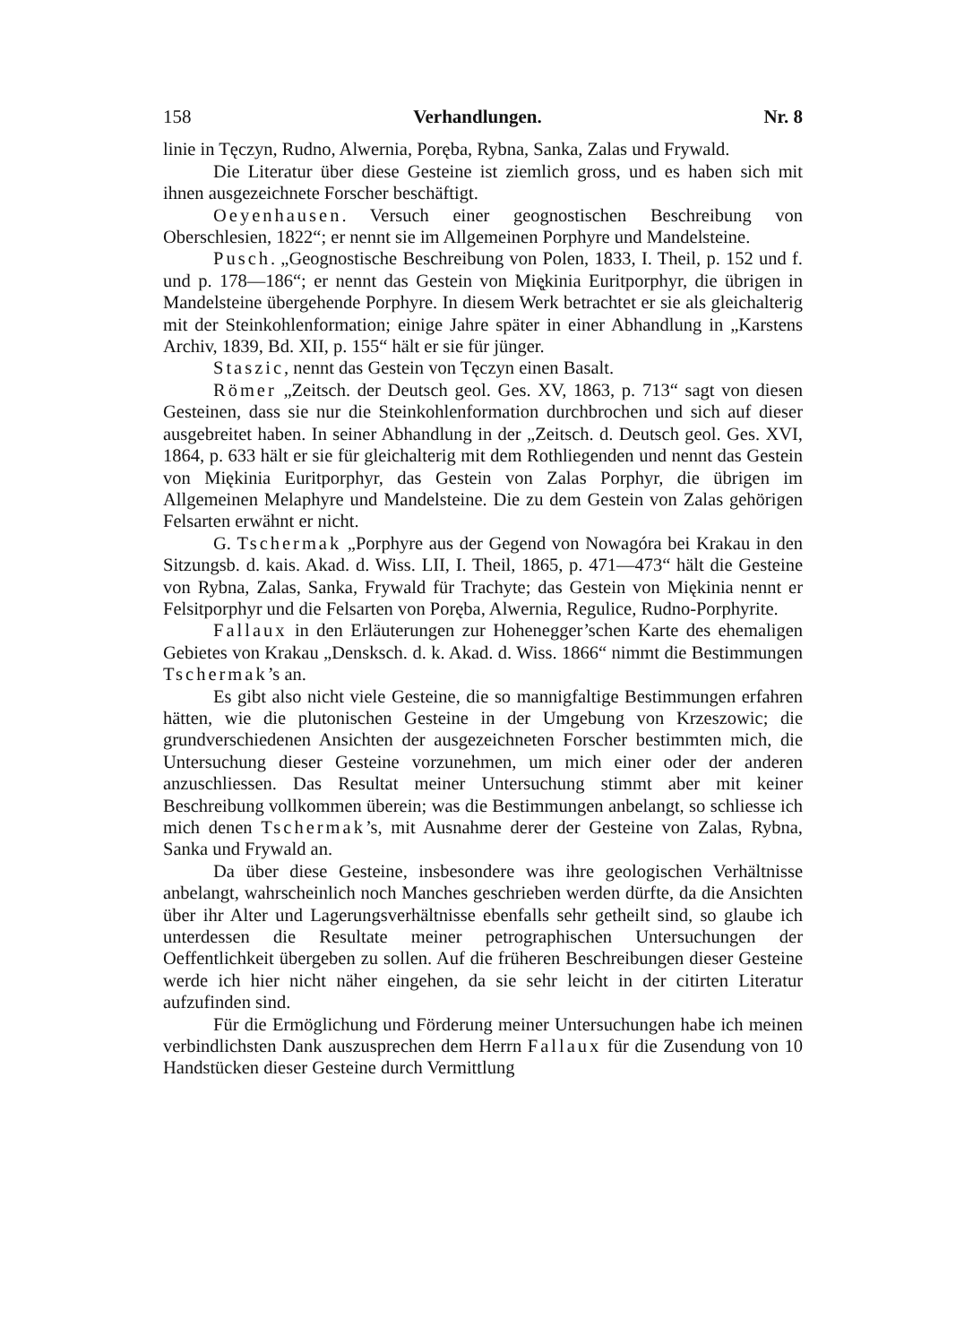158 Verhandlungen. Nr. 8
linie in Tęczyn, Rudno, Alwernia, Poręba, Rybna, Sanka, Zalas und Frywald.
Die Literatur über diese Gesteine ist ziemlich gross, und es haben sich mit ihnen ausgezeichnete Forscher beschäftigt.
Oeyenhausen. Versuch einer geognostischen Beschreibung von Oberschlesien, 1822“; er nennt sie im Allgemeinen Porphyre und Mandelsteine.
Pusch. „Geognostische Beschreibung von Polen, 1833, I. Theil, p. 152 und f. und p. 178—186“; er nennt das Gestein von Mię̨kinia Euritporphyr, die übrigen in Mandelsteine übergehende Porphyre. In diesem Werk betrachtet er sie als gleichalterig mit der Steinkohlenformation; einige Jahre später in einer Abhandlung in „Karstens Archiv, 1839, Bd. XII, p. 155“ hält er sie für jünger.
Staszic, nennt das Gestein von Tęczyn einen Basalt.
Römer „Zeitsch. der Deutsch geol. Ges. XV, 1863, p. 713“ sagt von diesen Gesteinen, dass sie nur die Steinkohlenformation durchbrochen und sich auf dieser ausgebreitet haben. In seiner Abhandlung in der „Zeitsch. d. Deutsch geol. Ges. XVI, 1864, p. 633 hält er sie für gleichalterig mit dem Rothliegenden und nennt das Gestein von Miękinia Euritporphyr, das Gestein von Zalas Porphyr, die übrigen im Allgemeinen Melaphyre und Mandelsteine. Die zu dem Gestein von Zalas gehörigen Felsarten erwähnt er nicht.
G. Tschermak „Porphyre aus der Gegend von Nowagóra bei Krakau in den Sitzungsb. d. kais. Akad. d. Wiss. LII, I. Theil, 1865, p. 471—473“ hält die Gesteine von Rybna, Zalas, Sanka, Frywald für Trachyte; das Gestein von Miękinia nennt er Felsitporphyr und die Felsarten von Poręba, Alwernia, Regulice, Rudno-Porphyrite.
Fallaux in den Erläuterungen zur Hohenegger’schen Karte des ehemaligen Gebietes von Krakau „Densksch. d. k. Akad. d. Wiss. 1866“ nimmt die Bestimmungen Tschermak’s an.
Es gibt also nicht viele Gesteine, die so mannigfaltige Bestimmungen erfahren hätten, wie die plutonischen Gesteine in der Umgebung von Krzeszowic; die grundverschiedenen Ansichten der ausgezeichneten Forscher bestimmten mich, die Untersuchung dieser Gesteine vorzunehmen, um mich einer oder der anderen anzuschliessen. Das Resultat meiner Untersuchung stimmt aber mit keiner Beschreibung vollkommen überein; was die Bestimmungen anbelangt, so schliesse ich mich denen Tschermak’s, mit Ausnahme derer der Gesteine von Zalas, Rybna, Sanka und Frywald an.
Da über diese Gesteine, insbesondere was ihre geologischen Verhältnisse anbelangt, wahrscheinlich noch Manches geschrieben werden dürfte, da die Ansichten über ihr Alter und Lagerungsverhältnisse ebenfalls sehr getheilt sind, so glaube ich unterdessen die Resultate meiner petrographischen Untersuchungen der Oeffentlichkeit übergeben zu sollen. Auf die früheren Beschreibungen dieser Gesteine werde ich hier nicht näher eingehen, da sie sehr leicht in der citirten Literatur aufzufinden sind.
Für die Ermöglichung und Förderung meiner Untersuchungen habe ich meinen verbindlichsten Dank auszusprechen dem Herrn Fallaux für die Zusendung von 10 Handstücken dieser Gesteine durch Vermittlung